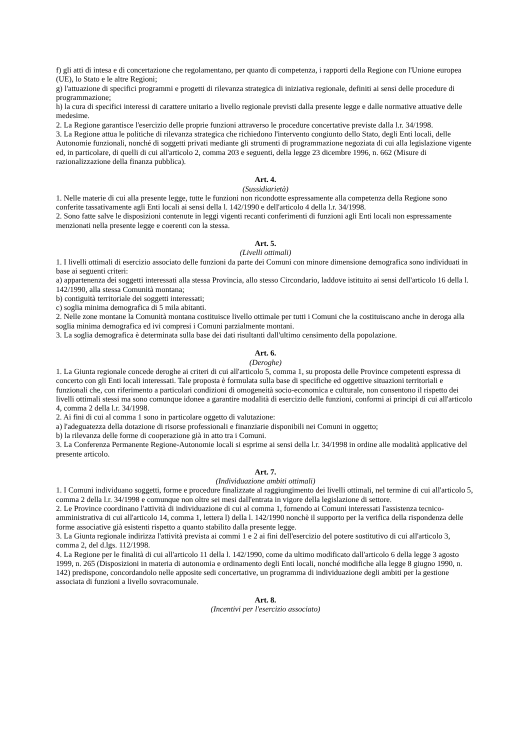f) gli atti di intesa e di concertazione che regolamentano, per quanto di competenza, i rapporti della Regione con l'Unione europea (UE), lo Stato e le altre Regioni;
g) l'attuazione di specifici programmi e progetti di rilevanza strategica di iniziativa regionale, definiti ai sensi delle procedure di programmazione;
h) la cura di specifici interessi di carattere unitario a livello regionale previsti dalla presente legge e dalle normative attuative delle medesime.
2. La Regione garantisce l'esercizio delle proprie funzioni attraverso le procedure concertative previste dalla l.r. 34/1998.
3. La Regione attua le politiche di rilevanza strategica che richiedono l'intervento congiunto dello Stato, degli Enti locali, delle Autonomie funzionali, nonché di soggetti privati mediante gli strumenti di programmazione negoziata di cui alla legislazione vigente ed, in particolare, di quelli di cui all'articolo 2, comma 203 e seguenti, della legge 23 dicembre 1996, n. 662 (Misure di razionalizzazione della finanza pubblica).
Art. 4.
(Sussidiarietà)
1. Nelle materie di cui alla presente legge, tutte le funzioni non ricondotte espressamente alla competenza della Regione sono conferite tassativamente agli Enti locali ai sensi della l. 142/1990 e dell'articolo 4 della l.r. 34/1998.
2. Sono fatte salve le disposizioni contenute in leggi vigenti recanti conferimenti di funzioni agli Enti locali non espressamente menzionati nella presente legge e coerenti con la stessa.
Art. 5.
(Livelli ottimali)
1. I livelli ottimali di esercizio associato delle funzioni da parte dei Comuni con minore dimensione demografica sono individuati in base ai seguenti criteri:
a) appartenenza dei soggetti interessati alla stessa Provincia, allo stesso Circondario, laddove istituito ai sensi dell'articolo 16 della l. 142/1990, alla stessa Comunità montana;
b) contiguità territoriale dei soggetti interessati;
c) soglia minima demografica di 5 mila abitanti.
2. Nelle zone montane la Comunità montana costituisce livello ottimale per tutti i Comuni che la costituiscano anche in deroga alla soglia minima demografica ed ivi compresi i Comuni parzialmente montani.
3. La soglia demografica è determinata sulla base dei dati risultanti dall'ultimo censimento della popolazione.
Art. 6.
(Deroghe)
1. La Giunta regionale concede deroghe ai criteri di cui all'articolo 5, comma 1, su proposta delle Province competenti espressa di concerto con gli Enti locali interessati. Tale proposta è formulata sulla base di specifiche ed oggettive situazioni territoriali e funzionali che, con riferimento a particolari condizioni di omogeneità socio-economica e culturale, non consentono il rispetto dei livelli ottimali stessi ma sono comunque idonee a garantire modalità di esercizio delle funzioni, conformi ai principi di cui all'articolo 4, comma 2 della l.r. 34/1998.
2. Ai fini di cui al comma 1 sono in particolare oggetto di valutazione:
a) l'adeguatezza della dotazione di risorse professionali e finanziarie disponibili nei Comuni in oggetto;
b) la rilevanza delle forme di cooperazione già in atto tra i Comuni.
3. La Conferenza Permanente Regione-Autonomie locali si esprime ai sensi della l.r. 34/1998 in ordine alle modalità applicative del presente articolo.
Art. 7.
(Individuazione ambiti ottimali)
1. I Comuni individuano soggetti, forme e procedure finalizzate al raggiungimento dei livelli ottimali, nel termine di cui all'articolo 5, comma 2 della l.r. 34/1998 e comunque non oltre sei mesi dall'entrata in vigore della legislazione di settore.
2. Le Province coordinano l'attività di individuazione di cui al comma 1, fornendo ai Comuni interessati l'assistenza tecnico-amministrativa di cui all'articolo 14, comma 1, lettera l) della l. 142/1990 nonchè il supporto per la verifica della rispondenza delle forme associative già esistenti rispetto a quanto stabilito dalla presente legge.
3. La Giunta regionale indirizza l'attività prevista ai commi 1 e 2 ai fini dell'esercizio del potere sostitutivo di cui all'articolo 3, comma 2, del d.lgs. 112/1998.
4. La Regione per le finalità di cui all'articolo 11 della l. 142/1990, come da ultimo modificato dall'articolo 6 della legge 3 agosto 1999, n. 265 (Disposizioni in materia di autonomia e ordinamento degli Enti locali, nonché modifiche alla legge 8 giugno 1990, n. 142) predispone, concordandolo nelle apposite sedi concertative, un programma di individuazione degli ambiti per la gestione associata di funzioni a livello sovracomunale.
Art. 8.
(Incentivi per l'esercizio associato)